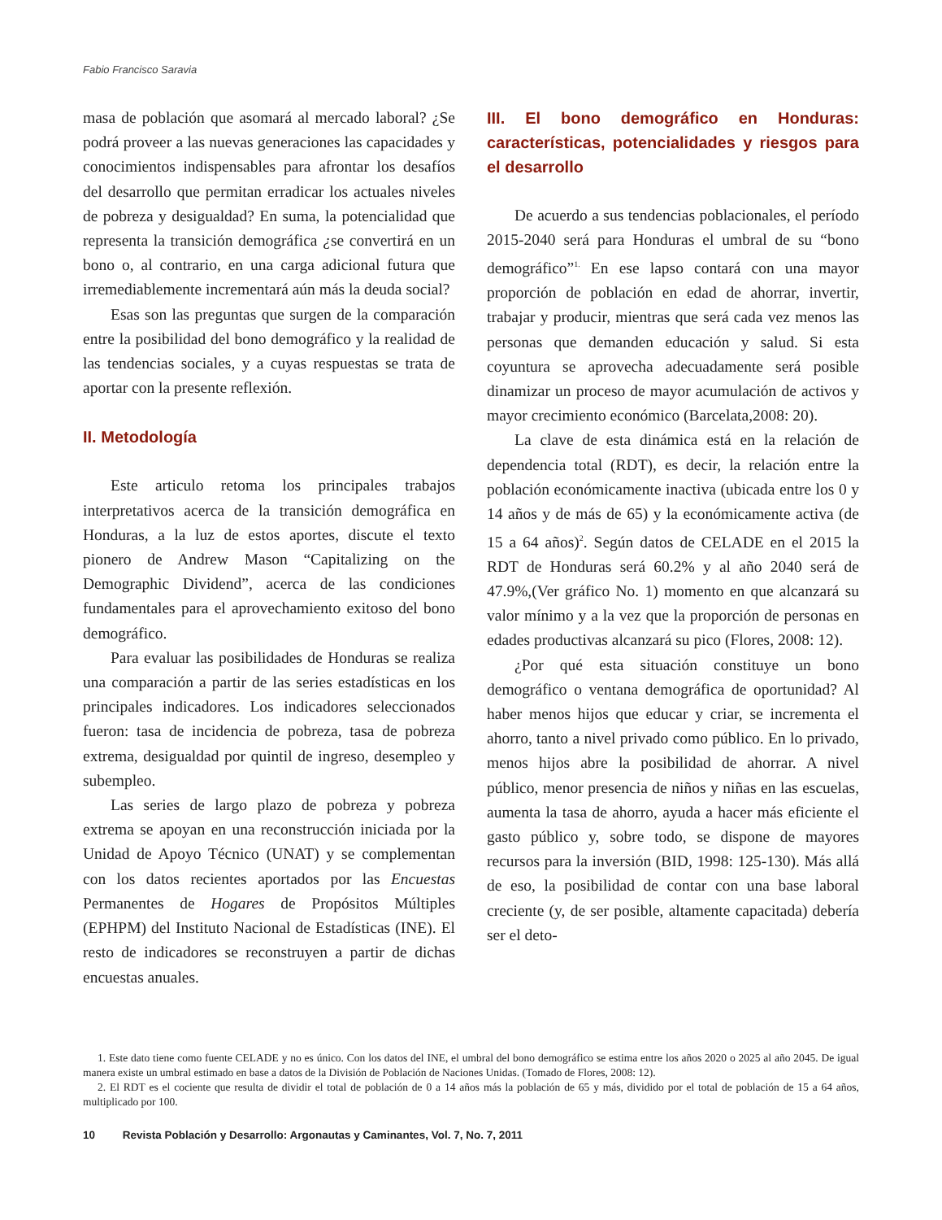Fabio Francisco Saravia
masa de población que asomará al mercado laboral? ¿Se podrá proveer a las nuevas generaciones las capacidades y conocimientos indispensables para afrontar los desafíos del desarrollo que permitan erradicar los actuales niveles de pobreza y desigualdad? En suma, la potencialidad que representa la transición demográfica ¿se convertirá en un bono o, al contrario, en una carga adicional futura que irremediablemente incrementará aún más la deuda social?
Esas son las preguntas que surgen de la comparación entre la posibilidad del bono demográfico y la realidad de las tendencias sociales, y a cuyas respuestas se trata de aportar con la presente reflexión.
II. Metodología
Este articulo retoma los principales trabajos interpretativos acerca de la transición demográfica en Honduras, a la luz de estos aportes, discute el texto pionero de Andrew Mason “Capitalizing on the Demographic Dividend”, acerca de las condiciones fundamentales para el aprovechamiento exitoso del bono demográfico.
Para evaluar las posibilidades de Honduras se realiza una comparación a partir de las series estadísticas en los principales indicadores. Los indicadores seleccionados fueron: tasa de incidencia de pobreza, tasa de pobreza extrema, desigualdad por quintil de ingreso, desempleo y subempleo.
Las series de largo plazo de pobreza y pobreza extrema se apoyan en una reconstrucción iniciada por la Unidad de Apoyo Técnico (UNAT) y se complementan con los datos recientes aportados por las Encuestas Permanentes de Hogares de Propósitos Múltiples (EPHPM) del Instituto Nacional de Estadísticas (INE). El resto de indicadores se reconstruyen a partir de dichas encuestas anuales.
III. El bono demográfico en Honduras: características, potencialidades y riesgos para el desarrollo
De acuerdo a sus tendencias poblacionales, el período 2015-2040 será para Honduras el umbral de su “bono demográfico”<sup>1.</sup> En ese lapso contará con una mayor proporción de población en edad de ahorrar, invertir, trabajar y producir, mientras que será cada vez menos las personas que demanden educación y salud. Si esta coyuntura se aprovecha adecuadamente será posible dinamizar un proceso de mayor acumulación de activos y mayor crecimiento económico (Barcelata,2008: 20).
La clave de esta dinámica está en la relación de dependencia total (RDT), es decir, la relación entre la población económicamente inactiva (ubicada entre los 0 y 14 años y de más de 65) y la económicamente activa (de 15 a 64 años)<sup>2</sup>. Según datos de CELADE en el 2015 la RDT de Honduras será 60.2% y al año 2040 será de 47.9%,(Ver gráfico No. 1) momento en que alcanzará su valor mínimo y a la vez que la proporción de personas en edades productivas alcanzará su pico (Flores, 2008: 12).
¿Por qué esta situación constituye un bono demográfico o ventana demográfica de oportunidad? Al haber menos hijos que educar y criar, se incrementa el ahorro, tanto a nivel privado como público. En lo privado, menos hijos abre la posibilidad de ahorrar. A nivel público, menor presencia de niños y niñas en las escuelas, aumenta la tasa de ahorro, ayuda a hacer más eficiente el gasto público y, sobre todo, se dispone de mayores recursos para la inversión (BID, 1998: 125-130). Más allá de eso, la posibilidad de contar con una base laboral creciente (y, de ser posible, altamente capacitada) debería ser el deto-
1. Este dato tiene como fuente CELADE y no es único. Con los datos del INE, el umbral del bono demográfico se estima entre los años 2020 o 2025 al año 2045. De igual manera existe un umbral estimado en base a datos de la División de Población de Naciones Unidas. (Tomado de Flores, 2008: 12).
2. El RDT es el cociente que resulta de dividir el total de población de 0 a 14 años más la población de 65 y más, dividido por el total de población de 15 a 64 años, multiplicado por 100.
10 Revista Población y Desarrollo: Argonautas y Caminantes, Vol. 7, No. 7, 2011